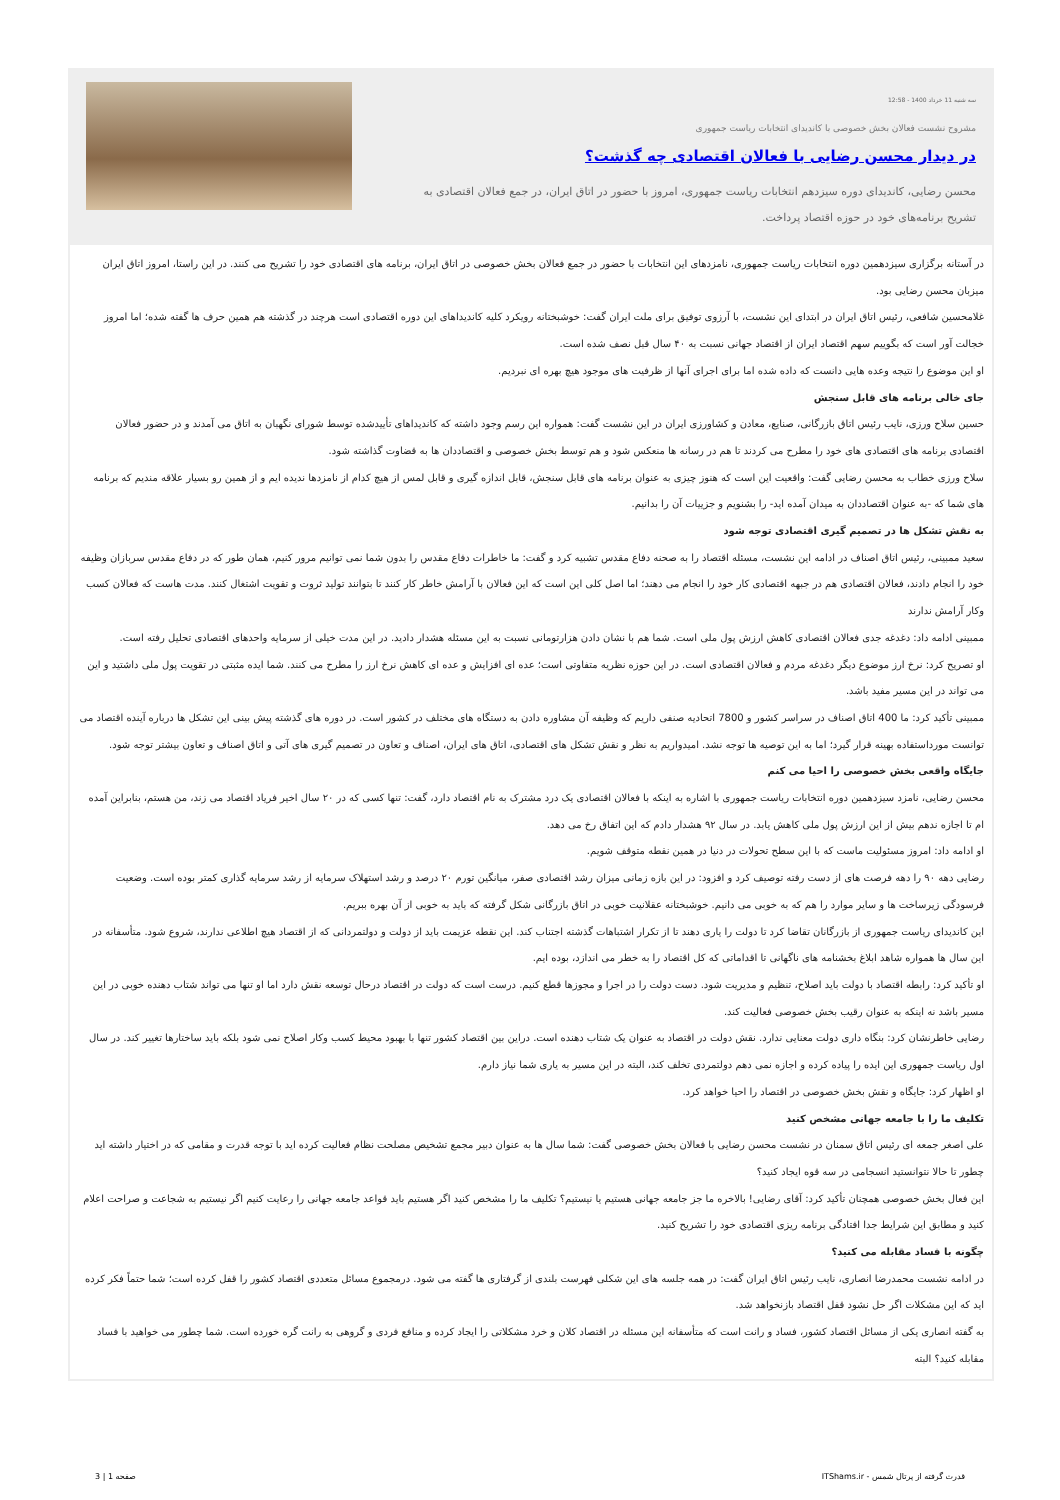سه شنبه 11 خرداد 1400 - 12:58
مشروح نشست فعالان بخش خصوصی با کاندیدای انتخابات ریاست جمهوری
در دیدار محسن رضایی با فعالان اقتصادی چه گذشت؟
محسن رضایی، کاندیدای دوره سیزدهم انتخابات ریاست جمهوری، امروز با حضور در اتاق ایران، در جمع فعالان اقتصادی به تشریح برنامه‌های خود در حوزه اقتصاد پرداخت.
در آستانه برگزاری سیزدهمین دوره انتخابات ریاست جمهوری، نامزدهای این انتخابات با حضور در جمع فعالان بخش خصوصی در اتاق ایران، برنامه های اقتصادی خود را تشریح می کنند. در این راستا، امروز اتاق ایران میزبان محسن رضایی بود.
غلامحسین شافعی، رئیس اتاق ایران در ابتدای این نشست، با آرزوی توفیق برای ملت ایران گفت: خوشبختانه رویکرد کلیه کاندیداهای این دوره اقتصادی است هرچند در گذشته هم همین حرف ها گفته شده؛ اما امروز خجالت آور است که بگوییم سهم اقتصاد ایران از اقتصاد جهانی نسبت به ۴۰ سال قبل نصف شده است.
او این موضوع را نتیجه وعده هایی دانست که داده شده اما برای اجرای آنها از ظرفیت های موجود هیچ بهره ای نبردیم.
جای خالی برنامه های قابل سنجش
حسین سلاح ورزی، نایب رئیس اتاق بازرگانی، صنایع، معادن و کشاورزی ایران در این نشست گفت: همواره این رسم وجود داشته که کاندیداهای تأییدشده توسط شورای نگهبان به اتاق می آمدند و در حضور فعالان اقتصادی برنامه های اقتصادی های خود را مطرح می کردند تا هم در رسانه ها منعکس شود و هم توسط بخش خصوصی و اقتصاددان ها به قضاوت گذاشته شود.
سلاح ورزی خطاب به محسن رضایی گفت: واقعیت این است که هنوز چیزی به عنوان برنامه های قابل سنجش، قابل اندازه گیری و قابل لمس از هیچ کدام از نامزدها ندیده ایم و از همین رو بسیار علاقه مندیم که برنامه های شما که -به عنوان اقتصاددان به میدان آمده اید- را بشنویم و جزییات آن را بدانیم.
به نقش تشکل ها در تصمیم گیری اقتصادی توجه شود
سعید ممبینی، رئیس اتاق اصناف در ادامه این نشست، مسئله اقتصاد را به صحنه دفاع مقدس تشبیه کرد و گفت: ما خاطرات دفاع مقدس را بدون شما نمی توانیم مرور کنیم، همان طور که در دفاع مقدس سربازان وظیفه خود را انجام دادند، فعالان اقتصادی هم در جبهه اقتصادی کار خود را انجام می دهند؛ اما اصل کلی این است که این فعالان با آرامش خاطر کار کنند تا بتوانند تولید ثروت و تقویت اشتغال کنند. مدت هاست که فعالان کسب وکار آرامش ندارند
ممبینی ادامه داد: دغدغه جدی فعالان اقتصادی کاهش ارزش پول ملی است. شما هم با نشان دادن هزارتومانی نسبت به این مسئله هشدار دادید. در این مدت خیلی از سرمایه واحدهای اقتصادی تحلیل رفته است.
او تصریح کرد: نرخ ارز موضوع دیگر دغدغه مردم و فعالان اقتصادی است. در این حوزه نظریه متفاوتی است؛ عده ای افزایش و عده ای کاهش نرخ ارز را مطرح می کنند. شما ایده مثبتی در تقویت پول ملی داشتید و این می تواند در این مسیر مفید باشد.
ممبینی تأکید کرد: ما 400 اتاق اصناف در سراسر کشور و 7800 اتحادیه صنفی داریم که وظیفه آن مشاوره دادن به دستگاه های مختلف در کشور است. در دوره های گذشته پیش بینی این تشکل ها درباره آینده اقتصاد می توانست مورداستفاده بهینه قرار گیرد؛ اما به این توصیه ها توجه نشد. امیدواریم به نظر و نقش تشکل های اقتصادی، اتاق های ایران، اصناف و تعاون در تصمیم گیری های آتی و اتاق اصناف و تعاون بیشتر توجه شود.
جایگاه واقعی بخش خصوصی را احیا می کنم
محسن رضایی، نامزد سیزدهمین دوره انتخابات ریاست جمهوری با اشاره به اینکه با فعالان اقتصادی یک درد مشترک به نام اقتصاد دارد، گفت: تنها کسی که در ۲۰ سال اخیر فریاد اقتصاد می زند، من هستم، بنابراین آمده ام تا اجازه ندهم بیش از این ارزش پول ملی کاهش یابد. در سال ۹۲ هشدار دادم که این اتفاق رخ می دهد.
او ادامه داد: امروز مسئولیت ماست که با این سطح تحولات در دنیا در همین نقطه متوقف شویم.
رضایی دهه ۹۰ را دهه فرصت های از دست رفته توصیف کرد و افزود: در این بازه زمانی میزان رشد اقتصادی صفر، میانگین تورم ۲۰ درصد و رشد استهلاک سرمایه از رشد سرمایه گذاری کمتر بوده است. وضعیت فرسودگی زیرساخت ها و سایر موارد را هم که به خوبی می دانیم. خوشبختانه عقلانیت خوبی در اتاق بازرگانی شکل گرفته که باید به خوبی از آن بهره ببریم.
این کاندیدای ریاست جمهوری از بازرگانان تقاضا کرد تا دولت را یاری دهند تا از تکرار اشتباهات گذشته اجتناب کند. این نقطه عزیمت باید از دولت و دولتمردانی که از اقتصاد هیچ اطلاعی ندارند، شروع شود. متأسفانه در این سال ها همواره شاهد ابلاغ بخشنامه های ناگهانی تا اقداماتی که کل اقتصاد را به خطر می اندازد، بوده ایم.
او تأکید کرد: رابطه اقتصاد با دولت باید اصلاح، تنظیم و مدیریت شود. دست دولت را در اجرا و مجوزها قطع کنیم. درست است که دولت در اقتصاد درحال توسعه نقش دارد اما او تنها می تواند شتاب دهنده خوبی در این مسیر باشد نه اینکه به عنوان رقیب بخش خصوصی فعالیت کند.
رضایی خاطرنشان کرد: بنگاه داری دولت معنایی ندارد. نقش دولت در اقتصاد به عنوان یک شتاب دهنده است. دراین بین اقتصاد کشور تنها با بهبود محیط کسب وکار اصلاح نمی شود بلکه باید ساختارها تغییر کند. در سال اول ریاست جمهوری این ایده را پیاده کرده و اجازه نمی دهم دولتمردی تخلف کند، البته در این مسیر به یاری شما نیاز دارم.
او اظهار کرد: جایگاه و نقش بخش خصوصی در اقتصاد را احیا خواهد کرد.
تکلیف ما را با جامعه جهانی مشخص کنید
علی اصغر جمعه ای رئیس اتاق سمنان در نشست محسن رضایی با فعالان بخش خصوصی گفت: شما سال ها به عنوان دبیر مجمع تشخیص مصلحت نظام فعالیت کرده اید با توجه قدرت و مقامی که در اختیار داشته اید چطور تا حالا نتوانستید انسجامی در سه قوه ایجاد کنید؟
این فعال بخش خصوصی همچنان تأکید کرد: آقای رضایی! بالاخره ما جز جامعه جهانی هستیم یا نیستیم؟ تکلیف ما را مشخص کنید اگر هستیم باید قواعد جامعه جهانی را رعایت کنیم اگر نیستیم به شجاعت و صراحت اعلام کنید و مطابق این شرایط جدا افتادگی برنامه ریزی اقتصادی خود را تشریح کنید.
چگونه با فساد مقابله می کنید؟
در ادامه نشست محمدرضا انصاری، نایب رئیس اتاق ایران گفت: در همه جلسه های این شکلی فهرست بلندی از گرفتاری ها گفته می شود. درمجموع مسائل متعددی اقتصاد کشور را قفل کرده است؛ شما حتماً فکر کرده اید که این مشکلات اگر حل نشود قفل اقتصاد بازنخواهد شد.
به گفته انصاری یکی از مسائل اقتصاد کشور، فساد و رانت است که متأسفانه این مسئله در اقتصاد کلان و خرد مشکلاتی را ایجاد کرده و منافع فردی و گروهی به رانت گره خورده است. شما چطور می خواهید با فساد مقابله کنید؟ البته
قدرت گرفته از پرتال شمس - ITShams.ir صفحه 1 | 3